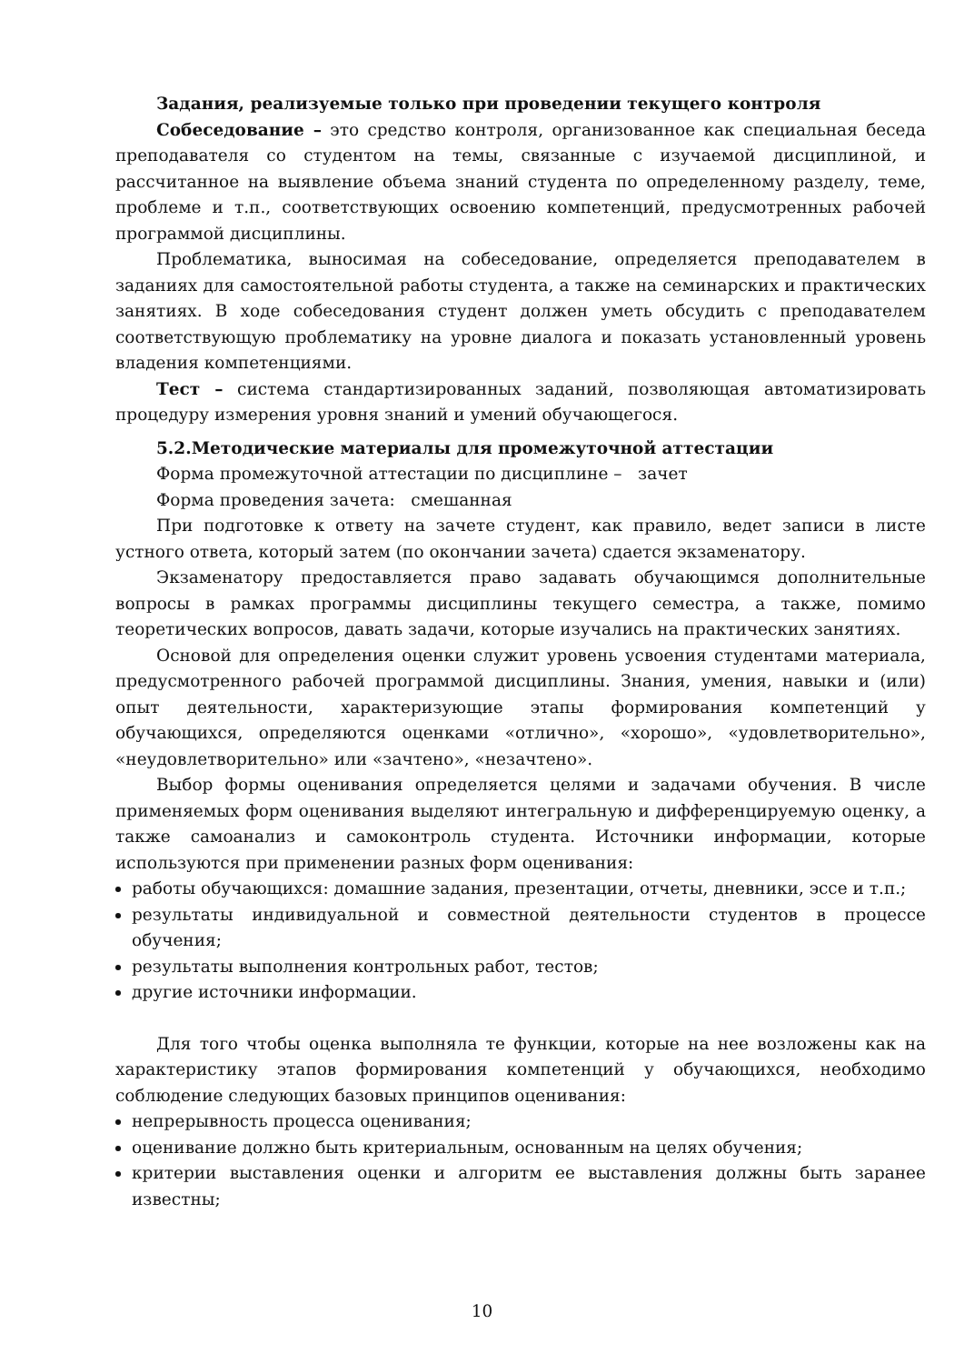Задания, реализуемые только при проведении текущего контроля
Собеседование – это средство контроля, организованное как специальная беседа преподавателя со студентом на темы, связанные с изучаемой дисциплиной, и рассчитанное на выявление объема знаний студента по определенному разделу, теме, проблеме и т.п., соответствующих освоению компетенций, предусмотренных рабочей программой дисциплины.
Проблематика, выносимая на собеседование, определяется преподавателем в заданиях для самостоятельной работы студента, а также на семинарских и практических занятиях. В ходе собеседования студент должен уметь обсудить с преподавателем соответствующую проблематику на уровне диалога и показать установленный уровень владения компетенциями.
Тест – система стандартизированных заданий, позволяющая автоматизировать процедуру измерения уровня знаний и умений обучающегося.
5.2.Методические материалы для промежуточной аттестации
Форма промежуточной аттестации по дисциплине – зачет
Форма проведения зачета: смешанная
При подготовке к ответу на зачете студент, как правило, ведет записи в листе устного ответа, который затем (по окончании зачета) сдается экзаменатору.
Экзаменатору предоставляется право задавать обучающимся дополнительные вопросы в рамках программы дисциплины текущего семестра, а также, помимо теоретических вопросов, давать задачи, которые изучались на практических занятиях.
Основой для определения оценки служит уровень усвоения студентами материала, предусмотренного рабочей программой дисциплины. Знания, умения, навыки и (или) опыт деятельности, характеризующие этапы формирования компетенций у обучающихся, определяются оценками «отлично», «хорошо», «удовлетворительно», «неудовлетворительно» или «зачтено», «незачтено».
Выбор формы оценивания определяется целями и задачами обучения. В числе применяемых форм оценивания выделяют интегральную и дифференцируемую оценку, а также самоанализ и самоконтроль студента. Источники информации, которые используются при применении разных форм оценивания:
работы обучающихся: домашние задания, презентации, отчеты, дневники, эссе и т.п.;
результаты индивидуальной и совместной деятельности студентов в процессе обучения;
результаты выполнения контрольных работ, тестов;
другие источники информации.
Для того чтобы оценка выполняла те функции, которые на нее возложены как на характеристику этапов формирования компетенций у обучающихся, необходимо соблюдение следующих базовых принципов оценивания:
непрерывность процесса оценивания;
оценивание должно быть критериальным, основанным на целях обучения;
критерии выставления оценки и алгоритм ее выставления должны быть заранее известны;
10